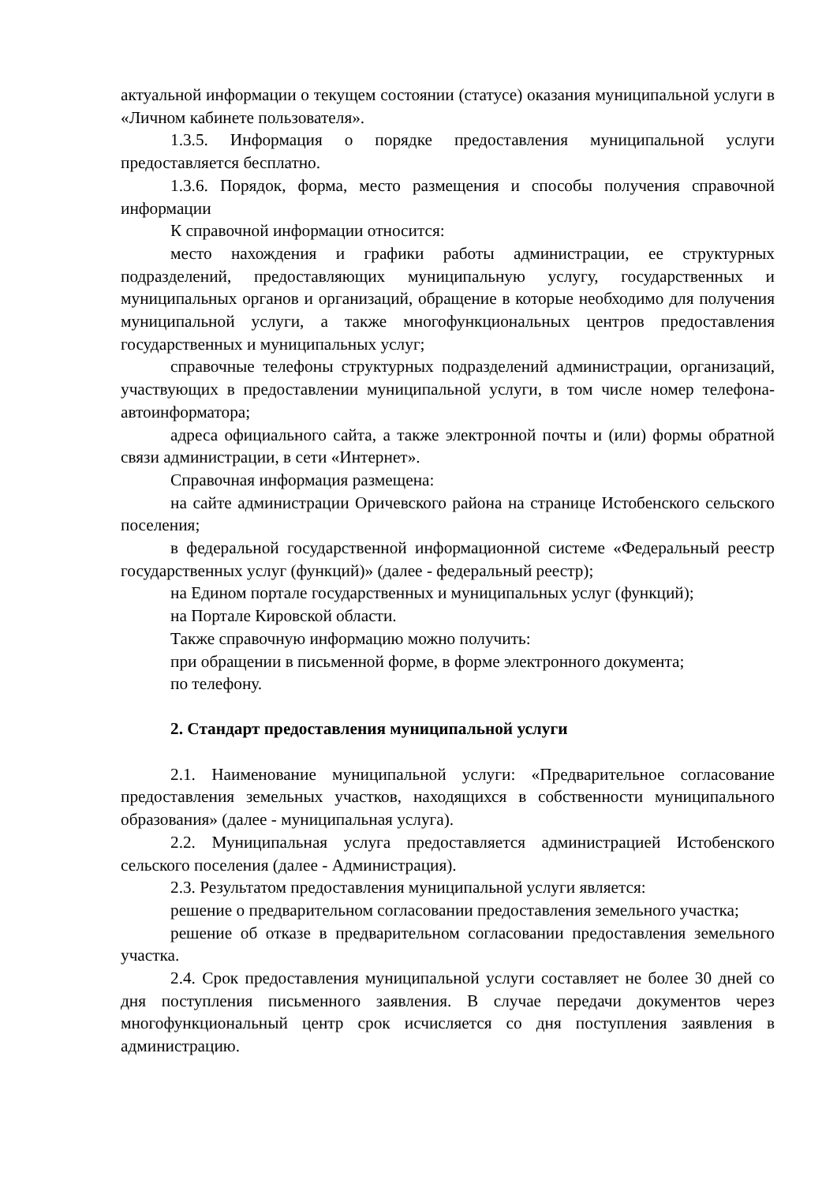актуальной информации о текущем состоянии (статусе) оказания муниципальной услуги в «Личном кабинете пользователя».
1.3.5. Информация о порядке предоставления муниципальной услуги предоставляется бесплатно.
1.3.6. Порядок, форма, место размещения и способы получения справочной информации
К справочной информации относится:
место нахождения и графики работы администрации, ее структурных подразделений, предоставляющих муниципальную услугу, государственных и муниципальных органов и организаций, обращение в которые необходимо для получения муниципальной услуги, а также многофункциональных центров предоставления государственных и муниципальных услуг;
справочные телефоны структурных подразделений администрации, организаций, участвующих в предоставлении муниципальной услуги, в том числе номер телефона-автоинформатора;
адреса официального сайта, а также электронной почты и (или) формы обратной связи администрации, в сети «Интернет».
Справочная информация размещена:
на сайте администрации Оричевского района на странице Истобенского сельского поселения;
в федеральной государственной информационной системе «Федеральный реестр государственных услуг (функций)» (далее - федеральный реестр);
на Едином портале государственных и муниципальных услуг (функций);
на Портале Кировской области.
Также справочную информацию можно получить:
при обращении в письменной форме, в форме электронного документа;
по телефону.
2. Стандарт предоставления муниципальной услуги
2.1. Наименование муниципальной услуги: «Предварительное согласование предоставления земельных участков, находящихся в собственности муниципального образования» (далее - муниципальная услуга).
2.2. Муниципальная услуга предоставляется администрацией Истобенского сельского поселения (далее - Администрация).
2.3. Результатом предоставления муниципальной услуги является:
решение о предварительном согласовании предоставления земельного участка;
решение об отказе в предварительном согласовании предоставления земельного участка.
2.4. Срок предоставления муниципальной услуги составляет не более 30 дней со дня поступления письменного заявления. В случае передачи документов через многофункциональный центр срок исчисляется со дня поступления заявления в администрацию.